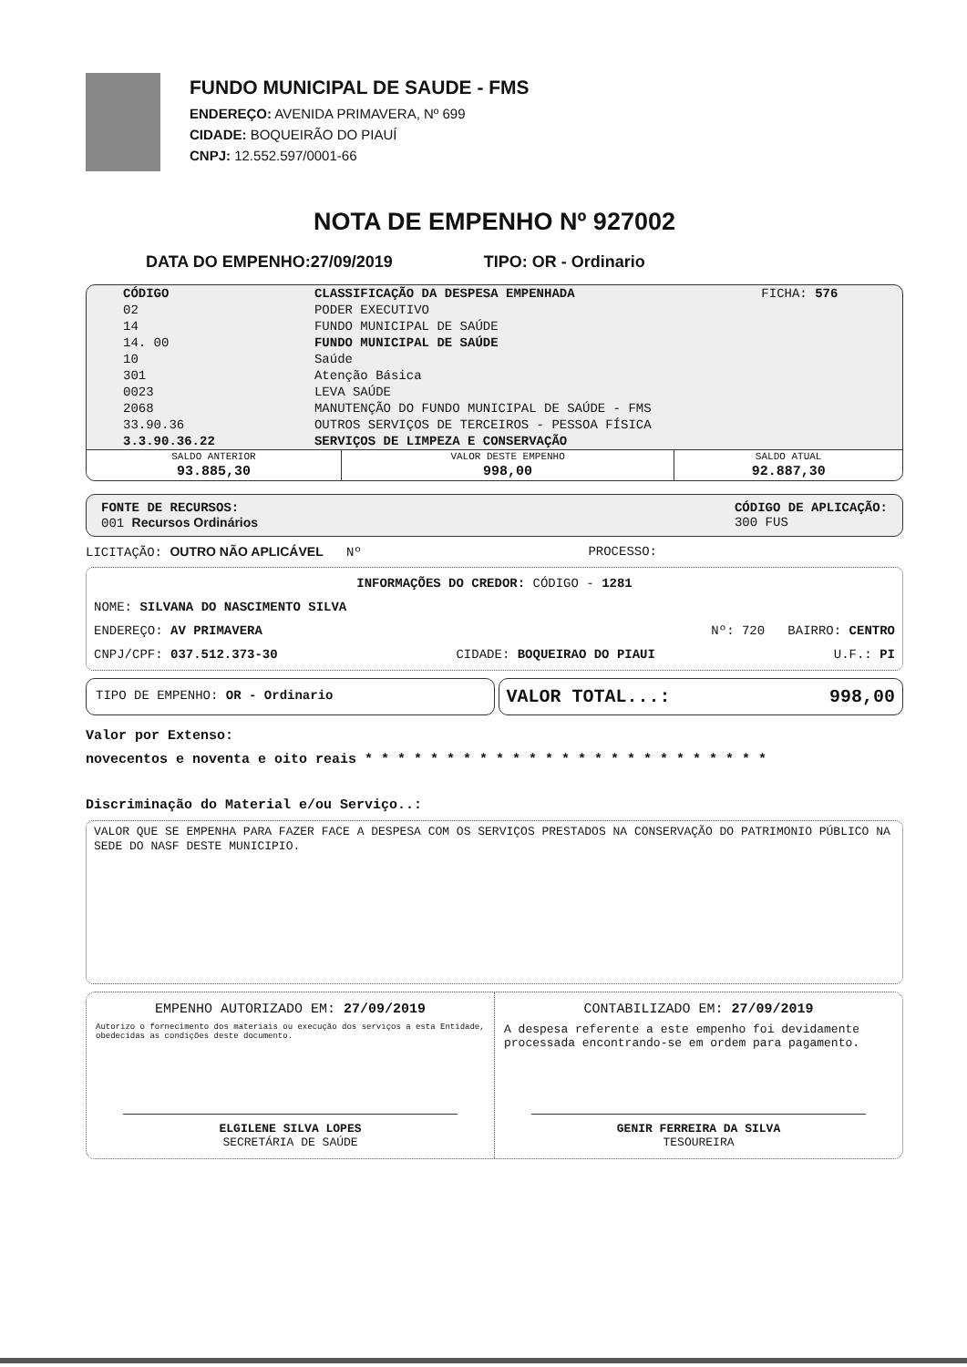FUNDO MUNICIPAL DE SAUDE - FMS
ENDEREÇO: AVENIDA PRIMAVERA, Nº 699
CIDADE: BOQUEIRÃO DO PIAUÍ
CNPJ: 12.552.597/0001-66
NOTA DE EMPENHO Nº 927002
DATA DO EMPENHO:27/09/2019 TIPO: OR - Ordinario
| CÓDIGO | CLASSIFICAÇÃO DA DESPESA EMPENHADA | FICHA: 576 |
| --- | --- | --- |
| 02 | PODER EXECUTIVO | |
| 14 | FUNDO MUNICIPAL DE SAÚDE | |
| 14. 00 | FUNDO MUNICIPAL DE SAÚDE | |
| 10 | Saúde | |
| 301 | Atenção Básica | |
| 0023 | LEVA SAÚDE | |
| 2068 | MANUTENÇÃO DO FUNDO MUNICIPAL DE SAÚDE - FMS | |
| 33.90.36 | OUTROS SERVIÇOS DE TERCEIROS - PESSOA FÍSICA | |
| 3.3.90.36.22 | SERVIÇOS DE LIMPEZA E CONSERVAÇÃO | |
| SALDO ANTERIOR | VALOR DESTE EMPENHO | SALDO ATUAL |
| 93.885,30 | 998,00 | 92.887,30 |
FONTE DE RECURSOS:
001 Recursos Ordinários
CÓDIGO DE APLICAÇÃO:
300 FUS
LICITAÇÃO: OUTRO NÃO APLICÁVEL Nº PROCESSO:
INFORMAÇÕES DO CREDOR: CÓDIGO - 1281
NOME: SILVANA DO NASCIMENTO SILVA
ENDEREÇO: AV PRIMAVERA Nº: 720 BAIRRO: CENTRO
CNPJ/CPF: 037.512.373-30 CIDADE: BOQUEIRAO DO PIAUI U.F.: PI
TIPO DE EMPENHO: OR - Ordinario
VALOR TOTAL...: 998,00
Valor por Extenso:
novecentos e noventa e oito reais * * * * * * * * * * * * * * * * * * * * * * * * *
Discriminação do Material e/ou Serviço..:
VALOR QUE SE EMPENHA PARA FAZER FACE A DESPESA COM OS SERVIÇOS PRESTADOS NA CONSERVAÇÃO DO PATRIMONIO PÚBLICO NA SEDE DO NASF DESTE MUNICIPIO.
EMPENHO AUTORIZADO EM: 27/09/2019
Autorizo o fornecimento dos materiais ou execução dos serviços a esta Entidade, obedecidas as condições deste documento.
ELGILENE SILVA LOPES
SECRETÁRIA DE SAÚDE
CONTABILIZADO EM: 27/09/2019
A despesa referente a este empenho foi devidamente processada encontrando-se em ordem para pagamento.
GENIR FERREIRA DA SILVA
TESOUREIRA